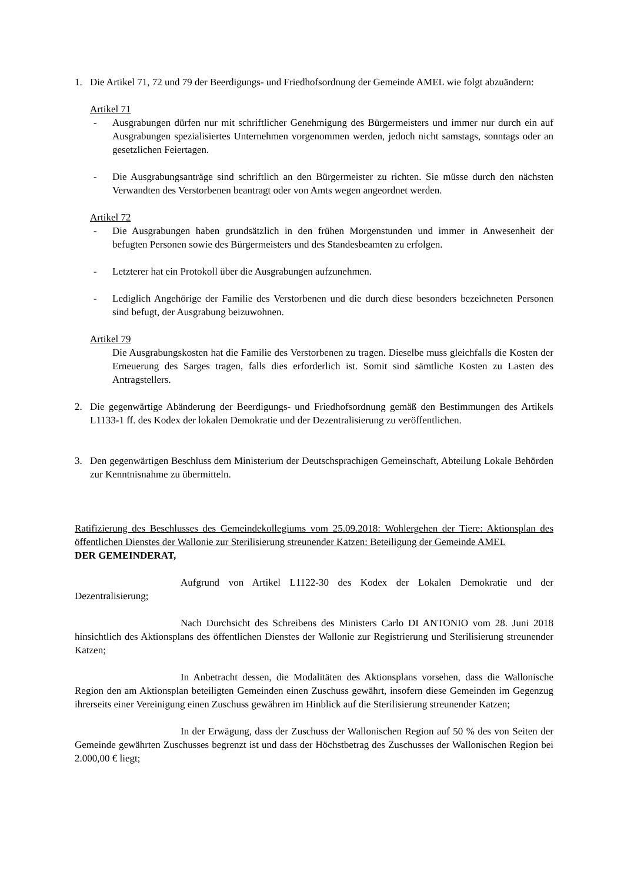1. Die Artikel 71, 72 und 79 der Beerdigungs- und Friedhofsordnung der Gemeinde AMEL wie folgt abzuändern:
Artikel 71
- Ausgrabungen dürfen nur mit schriftlicher Genehmigung des Bürgermeisters und immer nur durch ein auf Ausgrabungen spezialisiertes Unternehmen vorgenommen werden, jedoch nicht samstags, sonntags oder an gesetzlichen Feiertagen.
- Die Ausgrabungsanträge sind schriftlich an den Bürgermeister zu richten. Sie müsse durch den nächsten Verwandten des Verstorbenen beantragt oder von Amts wegen angeordnet werden.
Artikel 72
- Die Ausgrabungen haben grundsätzlich in den frühen Morgenstunden und immer in Anwesenheit der befugten Personen sowie des Bürgermeisters und des Standesbeamten zu erfolgen.
- Letzterer hat ein Protokoll über die Ausgrabungen aufzunehmen.
- Lediglich Angehörige der Familie des Verstorbenen und die durch diese besonders bezeichneten Personen sind befugt, der Ausgrabung beizuwohnen.
Artikel 79
Die Ausgrabungskosten hat die Familie des Verstorbenen zu tragen. Dieselbe muss gleichfalls die Kosten der Erneuerung des Sarges tragen, falls dies erforderlich ist. Somit sind sämtliche Kosten zu Lasten des Antragstellers.
2. Die gegenwärtige Abänderung der Beerdigungs- und Friedhofsordnung gemäß den Bestimmungen des Artikels L1133-1 ff. des Kodex der lokalen Demokratie und der Dezentralisierung zu veröffentlichen.
3. Den gegenwärtigen Beschluss dem Ministerium der Deutschsprachigen Gemeinschaft, Abteilung Lokale Behörden zur Kenntnisnahme zu übermitteln.
Ratifizierung des Beschlusses des Gemeindekollegiums vom 25.09.2018: Wohlergehen der Tiere: Aktionsplan des öffentlichen Dienstes der Wallonie zur Sterilisierung streunender Katzen: Beteiligung der Gemeinde AMEL
DER GEMEINDERAT,
Aufgrund von Artikel L1122-30 des Kodex der Lokalen Demokratie und der Dezentralisierung;
Nach Durchsicht des Schreibens des Ministers Carlo DI ANTONIO vom 28. Juni 2018 hinsichtlich des Aktionsplans des öffentlichen Dienstes der Wallonie zur Registrierung und Sterilisierung streunender Katzen;
In Anbetracht dessen, die Modalitäten des Aktionsplans vorsehen, dass die Wallonische Region den am Aktionsplan beteiligten Gemeinden einen Zuschuss gewährt, insofern diese Gemeinden im Gegenzug ihrerseits einer Vereinigung einen Zuschuss gewähren im Hinblick auf die Sterilisierung streunender Katzen;
In der Erwägung, dass der Zuschuss der Wallonischen Region auf 50 % des von Seiten der Gemeinde gewährten Zuschusses begrenzt ist und dass der Höchstbetrag des Zuschusses der Wallonischen Region bei 2.000,00 € liegt;